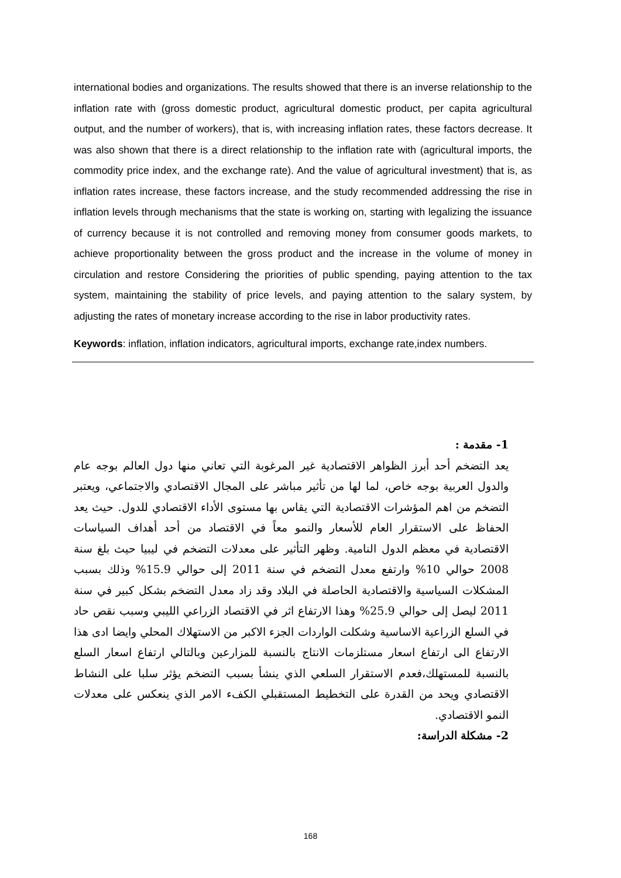international bodies and organizations. The results showed that there is an inverse relationship to the inflation rate with (gross domestic product, agricultural domestic product, per capita agricultural output, and the number of workers), that is, with increasing inflation rates, these factors decrease. It was also shown that there is a direct relationship to the inflation rate with (agricultural imports, the commodity price index, and the exchange rate). And the value of agricultural investment) that is, as inflation rates increase, these factors increase, and the study recommended addressing the rise in inflation levels through mechanisms that the state is working on, starting with legalizing the issuance of currency because it is not controlled and removing money from consumer goods markets, to achieve proportionality between the gross product and the increase in the volume of money in circulation and restore Considering the priorities of public spending, paying attention to the tax system, maintaining the stability of price levels, and paying attention to the salary system, by adjusting the rates of monetary increase according to the rise in labor productivity rates.
Keywords: inflation, inflation indicators, agricultural imports, exchange rate,index numbers.
1- مقدمة :
يعد التضخم أحد أبرز الظواهر الاقتصادية غير المرغوبة التي تعاني منها دول العالم بوجه عام والدول العربية بوجه خاص، لما لها من تأثير مباشر على المجال الاقتصادي والاجتماعي، ويعتبر التضخم من اهم المؤشرات الاقتصادية التي يقاس بها مستوى الأداء الاقتصادي للدول. حيث يعد الحفاظ على الاستقرار العام للأسعار والنمو معاً في الاقتصاد من أحد أهداف السياسات الاقتصادية في معظم الدول النامية. وظهر التأثير على معدلات التضخم في ليبيا حيث بلغ سنة 2008 حوالي 10% وارتفع معدل التضخم في سنة 2011 إلى حوالي 15.9% وذلك بسبب المشكلات السياسية والاقتصادية الحاصلة في البلاد وقد زاد معدل التضخم بشكل كبير في سنة 2011 ليصل إلى حوالي 25.9% وهذا الارتفاع اثر في الاقتصاد الزراعي الليبي وسبب نقص حاد في السلع الزراعية الاساسية وشكلت الواردات الجزء الاكبر من الاستهلاك المحلي وايضا ادى هذا الارتفاع الى ارتفاع اسعار مستلزمات الانتاج بالنسبة للمزارعين وبالتالي ارتفاع اسعار السلع بالنسبة للمستهلك،فعدم الاستقرار السلعي الذي ينشأ بسبب التضخم يؤثر سلبا على النشاط الاقتصادي ويحد من القدرة على التخطيط المستقبلي الكفء الامر الذي ينعكس على معدلات النمو الاقتصادي.
2- مشكلة الدراسة:
168